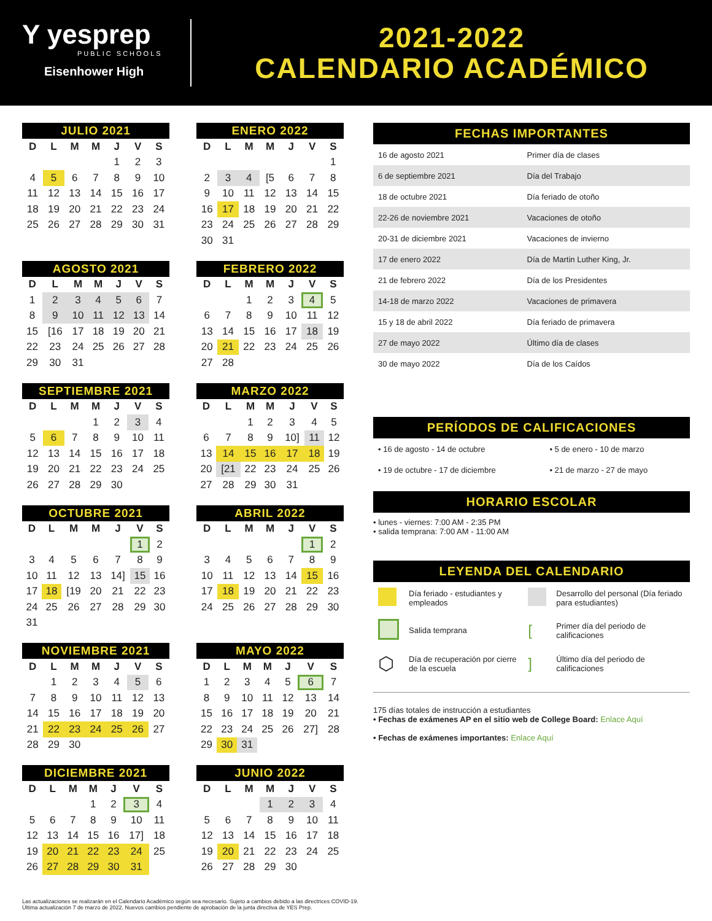Y yesprep
PUBLIC SCHOOLS
Eisenhower High
2021-2022
CALENDARIO ACADÉMICO
JULIO 2021
| D | L | M | M | J | V | S |
| --- | --- | --- | --- | --- | --- | --- |
| | | | | 1 | 2 | 3 |
| 4 | 5 | 6 | 7 | 8 | 9 | 10 |
| 11 | 12 | 13 | 14 | 15 | 16 | 17 |
| 18 | 19 | 20 | 21 | 22 | 23 | 24 |
| 25 | 26 | 27 | 28 | 29 | 30 | 31 |
AGOSTO 2021
| D | L | M | M | J | V | S |
| --- | --- | --- | --- | --- | --- | --- |
| 1 | 2 | 3 | 4 | 5 | 6 | 7 |
| 8 | 9 | 10 | 11 | 12 | 13 | 14 |
| 15 | [16 | 17 | 18 | 19 | 20 | 21 |
| 22 | 23 | 24 | 25 | 26 | 27 | 28 |
| 29 | 30 | 31 | | | | |
SEPTIEMBRE 2021
| D | L | M | M | J | V | S |
| --- | --- | --- | --- | --- | --- | --- |
| | | | 1 | 2 | 3 | 4 |
| 5 | 6 | 7 | 8 | 9 | 10 | 11 |
| 12 | 13 | 14 | 15 | 16 | 17 | 18 |
| 19 | 20 | 21 | 22 | 23 | 24 | 25 |
| 26 | 27 | 28 | 29 | 30 | | |
OCTUBRE 2021
| D | L | M | M | J | V | S |
| --- | --- | --- | --- | --- | --- | --- |
| | | | | | 1 | 2 |
| 3 | 4 | 5 | 6 | 7 | 8 | 9 |
| 10 | 11 | 12 | 13 | 14] | 15 | 16 |
| 17 | 18 | [19 | 20 | 21 | 22 | 23 |
| 24 | 25 | 26 | 27 | 28 | 29 | 30 |
| 31 | | | | | | |
NOVIEMBRE 2021
| D | L | M | M | J | V | S |
| --- | --- | --- | --- | --- | --- | --- |
| | 1 | 2 | 3 | 4 | 5 | 6 |
| 7 | 8 | 9 | 10 | 11 | 12 | 13 |
| 14 | 15 | 16 | 17 | 18 | 19 | 20 |
| 21 | 22 | 23 | 24 | 25 | 26 | 27 |
| 28 | 29 | 30 | | | | |
DICIEMBRE 2021
| D | L | M | M | J | V | S |
| --- | --- | --- | --- | --- | --- | --- |
| | | | 1 | 2 | 3 | 4 |
| 5 | 6 | 7 | 8 | 9 | 10 | 11 |
| 12 | 13 | 14 | 15 | 16 | 17] | 18 |
| 19 | 20 | 21 | 22 | 23 | 24 | 25 |
| 26 | 27 | 28 | 29 | 30 | 31 | |
ENERO 2022
| D | L | M | M | J | V | S |
| --- | --- | --- | --- | --- | --- | --- |
| | | | | | | 1 |
| 2 | 3 | 4 | [5 | 6 | 7 | 8 |
| 9 | 10 | 11 | 12 | 13 | 14 | 15 |
| 16 | 17 | 18 | 19 | 20 | 21 | 22 |
| 23 | 24 | 25 | 26 | 27 | 28 | 29 |
| 30 | 31 | | | | | |
FEBRERO 2022
| D | L | M | M | J | V | S |
| --- | --- | --- | --- | --- | --- | --- |
| | | 1 | 2 | 3 | 4 | 5 |
| 6 | 7 | 8 | 9 | 10 | 11 | 12 |
| 13 | 14 | 15 | 16 | 17 | 18 | 19 |
| 20 | 21 | 22 | 23 | 24 | 25 | 26 |
| 27 | 28 | | | | | |
MARZO 2022
| D | L | M | M | J | V | S |
| --- | --- | --- | --- | --- | --- | --- |
| | | 1 | 2 | 3 | 4 | 5 |
| 6 | 7 | 8 | 9 | 10] | 11 | 12 |
| 13 | 14 | 15 | 16 | 17 | 18 | 19 |
| 20 | [21 | 22 | 23 | 24 | 25 | 26 |
| 27 | 28 | 29 | 30 | 31 | | |
ABRIL 2022
| D | L | M | M | J | V | S |
| --- | --- | --- | --- | --- | --- | --- |
| | | | | | 1 | 2 |
| 3 | 4 | 5 | 6 | 7 | 8 | 9 |
| 10 | 11 | 12 | 13 | 14 | 15 | 16 |
| 17 | 18 | 19 | 20 | 21 | 22 | 23 |
| 24 | 25 | 26 | 27 | 28 | 29 | 30 |
MAYO 2022
| D | L | M | M | J | V | S |
| --- | --- | --- | --- | --- | --- | --- |
| 1 | 2 | 3 | 4 | 5 | 6 | 7 |
| 8 | 9 | 10 | 11 | 12 | 13 | 14 |
| 15 | 16 | 17 | 18 | 19 | 20 | 21 |
| 22 | 23 | 24 | 25 | 26 | 27] | 28 |
| 29 | 30 | 31 | | | | |
JUNIO 2022
| D | L | M | M | J | V | S |
| --- | --- | --- | --- | --- | --- | --- |
| | | | 1 | 2 | 3 | 4 |
| 5 | 6 | 7 | 8 | 9 | 10 | 11 |
| 12 | 13 | 14 | 15 | 16 | 17 | 18 |
| 19 | 20 | 21 | 22 | 23 | 24 | 25 |
| 26 | 27 | 28 | 29 | 30 | | |
FECHAS IMPORTANTES
| 16 de agosto 2021 | Primer día de clases |
| 6 de septiembre 2021 | Día del Trabajo |
| 18 de octubre 2021 | Día feriado de otoño |
| 22-26 de noviembre 2021 | Vacaciones de otoño |
| 20-31 de diciembre 2021 | Vacaciones de invierno |
| 17 de enero 2022 | Día de Martin Luther King, Jr. |
| 21 de febrero 2022 | Día de los Presidentes |
| 14-18 de marzo 2022 | Vacaciones de primavera |
| 15 y 18 de abril 2022 | Día feriado de primavera |
| 27 de mayo 2022 | Último día de clases |
| 30 de mayo 2022 | Día de los Caídos |
PERÍODOS DE CALIFICACIONES
| • 16 de agosto - 14 de octubre | • 5 de enero - 10 de marzo |
| • 19 de octubre - 17 de diciembre | • 21 de marzo - 27 de mayo |
HORARIO ESCOLAR
• lunes - viernes: 7:00 AM - 2:35 PM
• salida temprana: 7:00 AM - 11:00 AM
LEYENDA DEL CALENDARIO
| | Día feriado - estudiantes y empleados | | Desarrollo del personal (Día feriado para estudiantes) |
| | Salida temprana | [ | Primer día del periodo de calificaciones |
| ⬡ | Día de recuperación por cierre de la escuela | ] | Último día del periodo de calificaciones |
175 días totales de instrucción a estudiantes
• Fechas de exámenes AP en el sitio web de College Board: Enlace Aquí
• Fechas de exámenes importantes: Enlace Aquí
Las actualizaciones se realizarán en el Calendario Académico según sea necesario. Sujeto a cambios debido a las directrices COVID-19.
Última actualización 7 de marzo de 2022. Nuevos cambios pendiente de aprobación de la junta directiva de YES Prep.